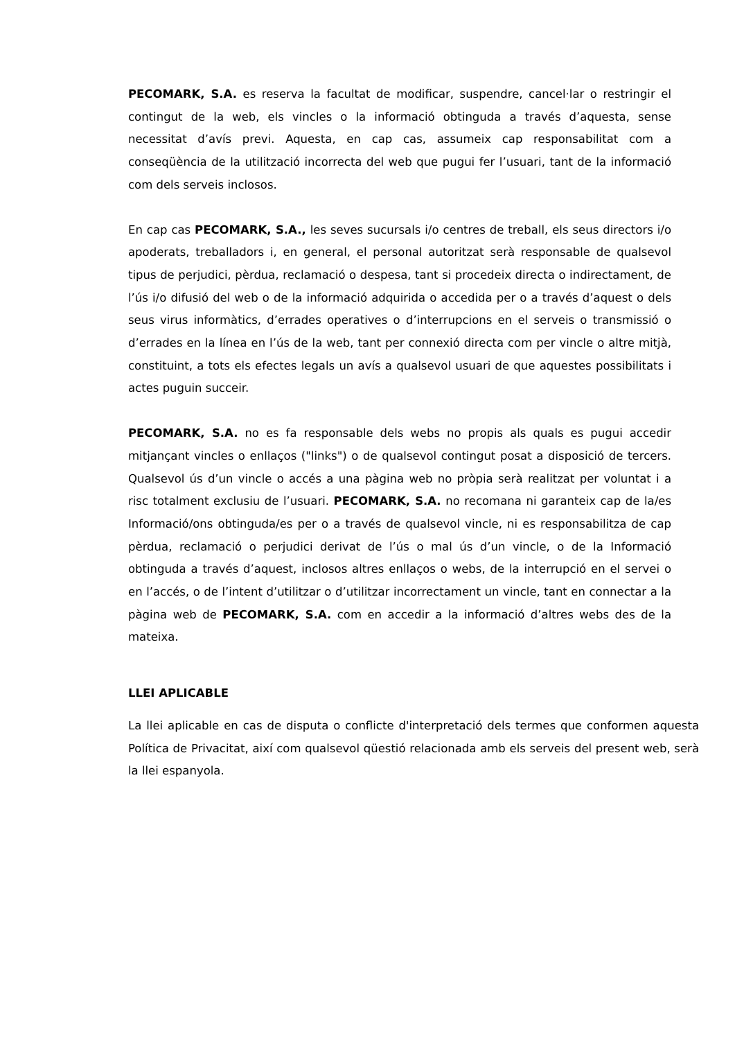PECOMARK, S.A. es reserva la facultat de modificar, suspendre, cancel·lar o restringir el contingut de la web, els vincles o la informació obtinguda a través d’aquesta, sense necessitat d’avís previ. Aquesta, en cap cas, assumeix cap responsabilitat com a conseqüència de la utilització incorrecta del web que pugui fer l’usuari, tant de la informació com dels serveis inclosos.
En cap cas PECOMARK, S.A., les seves sucursals i/o centres de treball, els seus directors i/o apoderats, treballadors i, en general, el personal autoritzat serà responsable de qualsevol tipus de perjudici, pèrdua, reclamació o despesa, tant si procedeix directa o indirectament, de l’ús i/o difusió del web o de la informació adquirida o accedida per o a través d’aquest o dels seus virus informàtics, d’errades operatives o d’interrupcions en el serveis o transmissió o d’errades en la línea en l’ús de la web, tant per connexió directa com per vincle o altre mitjà, constituint, a tots els efectes legals un avís a qualsevol usuari de que aquestes possibilitats i actes puguin succeir.
PECOMARK, S.A. no es fa responsable dels webs no propis als quals es pugui accedir mitjançant vincles o enllaços ("links") o de qualsevol contingut posat a disposició de tercers. Qualsevol ús d’un vincle o accés a una pàgina web no pròpia serà realitzat per voluntat i a risc totalment exclusiu de l’usuari. PECOMARK, S.A. no recomana ni garanteix cap de la/es Informació/ons obtinguda/es per o a través de qualsevol vincle, ni es responsabilitza de cap pèrdua, reclamació o perjudici derivat de l’ús o mal ús d’un vincle, o de la Informació obtinguda a través d’aquest, inclosos altres enllaços o webs, de la interrupció en el servei o en l’accés, o de l’intent d’utilitzar o d’utilitzar incorrectament un vincle, tant en connectar a la pàgina web de PECOMARK, S.A. com en accedir a la informació d’altres webs des de la mateixa.
LLEI APLICABLE
La llei aplicable en cas de disputa o conflicte d'interpretació dels termes que conformen aquesta Política de Privacitat, així com qualsevol qüestió relacionada amb els serveis del present web, serà la llei espanyola.